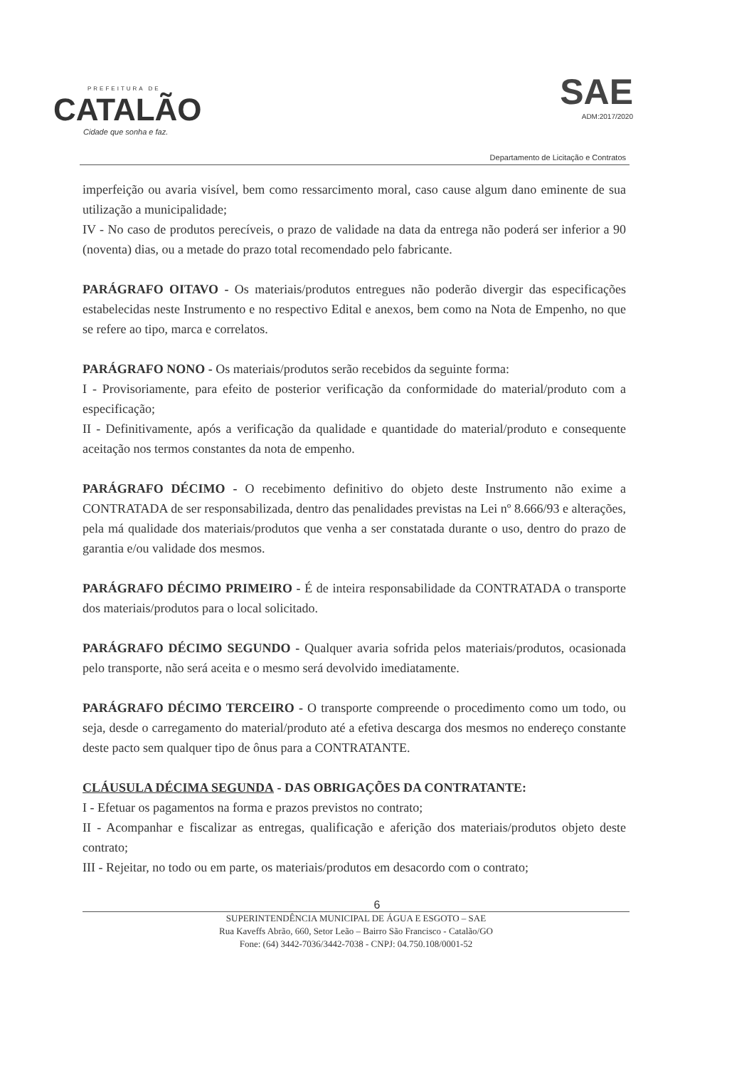PREFEITURA DE
CATALÃO
Cidade que sonha e faz.
SAE
ADM:2017/2020
Departamento de Licitação e Contratos
imperfeição ou avaria visível, bem como ressarcimento moral, caso cause algum dano eminente de sua utilização a municipalidade;
IV - No caso de produtos perecíveis, o prazo de validade na data da entrega não poderá ser inferior a 90 (noventa) dias, ou a metade do prazo total recomendado pelo fabricante.
PARÁGRAFO OITAVO - Os materiais/produtos entregues não poderão divergir das especificações estabelecidas neste Instrumento e no respectivo Edital e anexos, bem como na Nota de Empenho, no que se refere ao tipo, marca e correlatos.
PARÁGRAFO NONO - Os materiais/produtos serão recebidos da seguinte forma:
I - Provisoriamente, para efeito de posterior verificação da conformidade do material/produto com a especificação;
II - Definitivamente, após a verificação da qualidade e quantidade do material/produto e consequente aceitação nos termos constantes da nota de empenho.
PARÁGRAFO DÉCIMO - O recebimento definitivo do objeto deste Instrumento não exime a CONTRATADA de ser responsabilizada, dentro das penalidades previstas na Lei nº 8.666/93 e alterações, pela má qualidade dos materiais/produtos que venha a ser constatada durante o uso, dentro do prazo de garantia e/ou validade dos mesmos.
PARÁGRAFO DÉCIMO PRIMEIRO - É de inteira responsabilidade da CONTRATADA o transporte dos materiais/produtos para o local solicitado.
PARÁGRAFO DÉCIMO SEGUNDO - Qualquer avaria sofrida pelos materiais/produtos, ocasionada pelo transporte, não será aceita e o mesmo será devolvido imediatamente.
PARÁGRAFO DÉCIMO TERCEIRO - O transporte compreende o procedimento como um todo, ou seja, desde o carregamento do material/produto até a efetiva descarga dos mesmos no endereço constante deste pacto sem qualquer tipo de ônus para a CONTRATANTE.
CLÁUSULA DÉCIMA SEGUNDA - DAS OBRIGAÇÕES DA CONTRATANTE:
I - Efetuar os pagamentos na forma e prazos previstos no contrato;
II - Acompanhar e fiscalizar as entregas, qualificação e aferição dos materiais/produtos objeto deste contrato;
III - Rejeitar, no todo ou em parte, os materiais/produtos em desacordo com o contrato;
6
SUPERINTENDÊNCIA MUNICIPAL DE ÁGUA E ESGOTO – SAE
Rua Kaveffs Abrão, 660, Setor Leão – Bairro São Francisco - Catalão/GO
Fone: (64) 3442-7036/3442-7038 - CNPJ: 04.750.108/0001-52